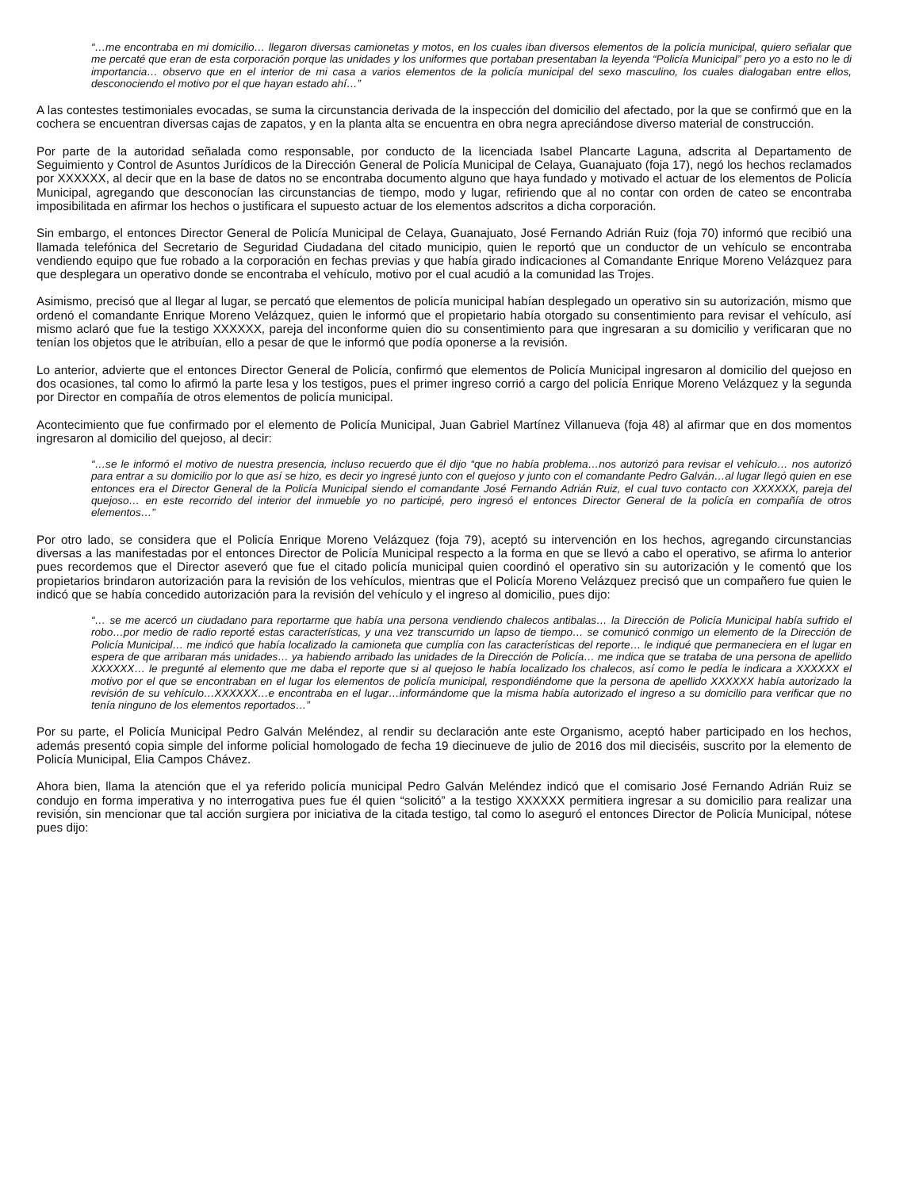“…me encontraba en mi domicilio… llegaron diversas camionetas y motos, en los cuales iban diversos elementos de la policía municipal, quiero señalar que me percaté que eran de esta corporación porque las unidades y los uniformes que portaban presentaban la leyenda “Policía Municipal” pero yo a esto no le di importancia… observo que en el interior de mi casa a varios elementos de la policía municipal del sexo masculino, los cuales dialogaban entre ellos, desconociendo el motivo por el que hayan estado ahí…”
A las contestes testimoniales evocadas, se suma la circunstancia derivada de la inspección del domicilio del afectado, por la que se confirmó que en la cochera se encuentran diversas cajas de zapatos, y en la planta alta se encuentra en obra negra apreciándose diverso material de construcción.
Por parte de la autoridad señalada como responsable, por conducto de la licenciada Isabel Plancarte Laguna, adscrita al Departamento de Seguimiento y Control de Asuntos Jurídicos de la Dirección General de Policía Municipal de Celaya, Guanajuato (foja 17), negó los hechos reclamados por XXXXXX, al decir que en la base de datos no se encontraba documento alguno que haya fundado y motivado el actuar de los elementos de Policía Municipal, agregando que desconocían las circunstancias de tiempo, modo y lugar, refiriendo que al no contar con orden de cateo se encontraba imposibilitada en afirmar los hechos o justificara el supuesto actuar de los elementos adscritos a dicha corporación.
Sin embargo, el entonces Director General de Policía Municipal de Celaya, Guanajuato, José Fernando Adrián Ruiz (foja 70) informó que recibió una llamada telefónica del Secretario de Seguridad Ciudadana del citado municipio, quien le reportó que un conductor de un vehículo se encontraba vendiendo equipo que fue robado a la corporación en fechas previas y que había girado indicaciones al Comandante Enrique Moreno Velázquez para que desplegara un operativo donde se encontraba el vehículo, motivo por el cual acudió a la comunidad las Trojes.
Asimismo, precisó que al llegar al lugar, se percató que elementos de policía municipal habían desplegado un operativo sin su autorización, mismo que ordenó el comandante Enrique Moreno Velázquez, quien le informó que el propietario había otorgado su consentimiento para revisar el vehículo, así mismo aclaró que fue la testigo XXXXXX, pareja del inconforme quien dio su consentimiento para que ingresaran a su domicilio y verificaran que no tenían los objetos que le atribuían, ello a pesar de que le informó que podía oponerse a la revisión.
Lo anterior, advierte que el entonces Director General de Policía, confirmó que elementos de Policía Municipal ingresaron al domicilio del quejoso en dos ocasiones, tal como lo afirmó la parte lesa y los testigos, pues el primer ingreso corrió a cargo del policía Enrique Moreno Velázquez y la segunda por Director en compañía de otros elementos de policía municipal.
Acontecimiento que fue confirmado por el elemento de Policía Municipal, Juan Gabriel Martínez Villanueva (foja 48) al afirmar que en dos momentos ingresaron al domicilio del quejoso, al decir:
“…se le informó el motivo de nuestra presencia, incluso recuerdo que él dijo “que no había problema…nos autorizó para revisar el vehículo… nos autorizó para entrar a su domicilio por lo que así se hizo, es decir yo ingresé junto con el quejoso y junto con el comandante Pedro Galván…al lugar llegó quien en ese entonces era el Director General de la Policía Municipal siendo el comandante José Fernando Adrián Ruiz, el cual tuvo contacto con XXXXXX, pareja del quejoso… en este recorrido del interior del inmueble yo no participé, pero ingresó el entonces Director General de la policía en compañía de otros elementos…”
Por otro lado, se considera que el Policía Enrique Moreno Velázquez (foja 79), aceptó su intervención en los hechos, agregando circunstancias diversas a las manifestadas por el entonces Director de Policía Municipal respecto a la forma en que se llevó a cabo el operativo, se afirma lo anterior pues recordemos que el Director aseveró que fue el citado policía municipal quien coordinó el operativo sin su autorización y le comentó que los propietarios brindaron autorización para la revisión de los vehículos, mientras que el Policía Moreno Velázquez precisó que un compañero fue quien le indicó que se había concedido autorización para la revisión del vehículo y el ingreso al domicilio, pues dijo:
“… se me acercó un ciudadano para reportarme que había una persona vendiendo chalecos antibalas… la Dirección de Policía Municipal había sufrido el robo…por medio de radio reporté estas características, y una vez transcurrido un lapso de tiempo… se comunicó conmigo un elemento de la Dirección de Policía Municipal… me indicó que había localizado la camioneta que cumplía con las características del reporte… le indiqué que permaneciera en el lugar en espera de que arribaran más unidades… ya habiendo arribado las unidades de la Dirección de Policía… me indica que se trataba de una persona de apellido XXXXXX… le pregunté al elemento que me daba el reporte que si al quejoso le había localizado los chalecos, así como le pedía le indicara a XXXXXX el motivo por el que se encontraban en el lugar los elementos de policía municipal, respondiéndome que la persona de apellido XXXXXX había autorizado la revisión de su vehículo…XXXXXX…e encontraba en el lugar…informándome que la misma había autorizado el ingreso a su domicilio para verificar que no tenía ninguno de los elementos reportados…”
Por su parte, el Policía Municipal Pedro Galván Meléndez, al rendir su declaración ante este Organismo, aceptó haber participado en los hechos, además presentó copia simple del informe policial homologado de fecha 19 diecinueve de julio de 2016 dos mil dieciséis, suscrito por la elemento de Policía Municipal, Elia Campos Chávez.
Ahora bien, llama la atención que el ya referido policía municipal Pedro Galván Meléndez indicó que el comisario José Fernando Adrián Ruiz se condujo en forma imperativa y no interrogativa pues fue él quien “solicitó” a la testigo XXXXXX permitiera ingresar a su domicilio para realizar una revisión, sin mencionar que tal acción surgiera por iniciativa de la citada testigo, tal como lo aseguró el entonces Director de Policía Municipal, nótese pues dijo: